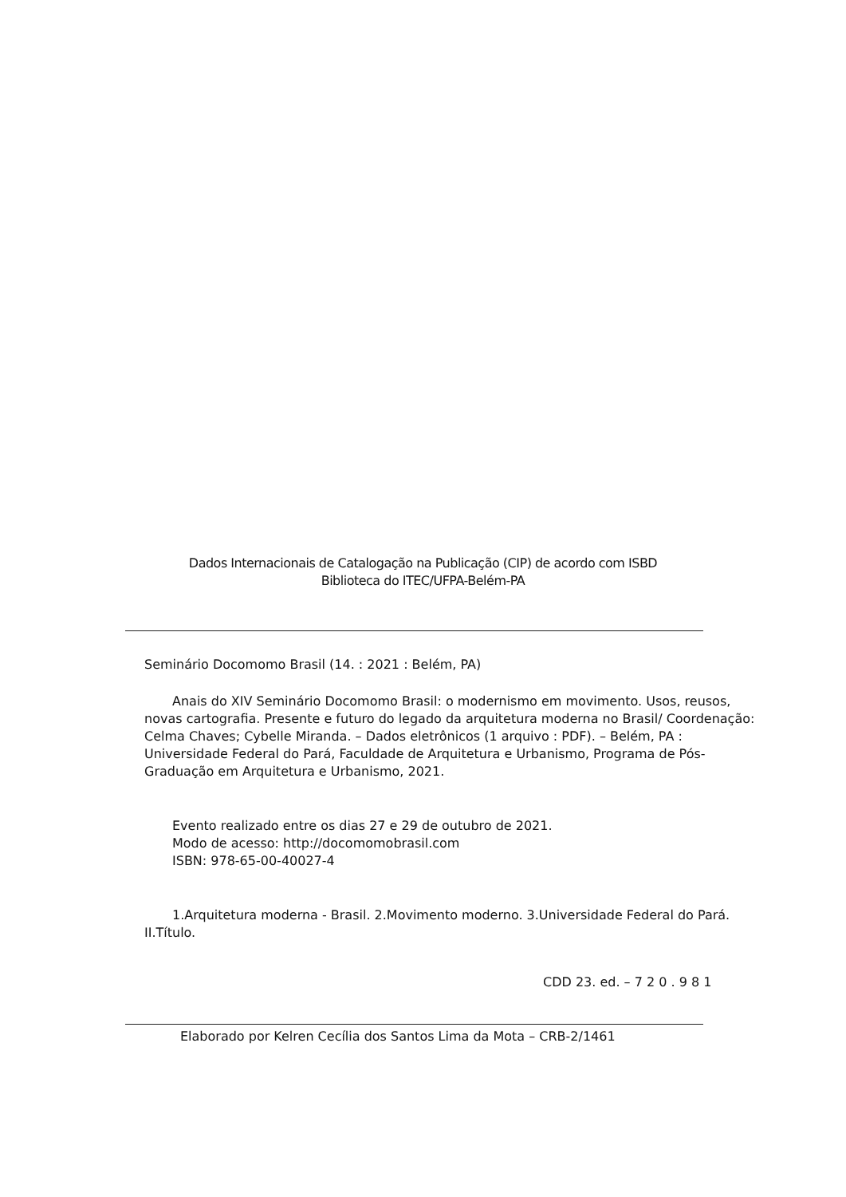Dados Internacionais de Catalogação na Publicação (CIP) de acordo com ISBD
Biblioteca do ITEC/UFPA-Belém-PA
Seminário Docomomo Brasil (14. : 2021 : Belém, PA)
Anais do XIV Seminário Docomomo Brasil: o modernismo em movimento. Usos, reusos, novas cartografia. Presente e futuro do legado da arquitetura moderna no Brasil/ Coordenação: Celma Chaves; Cybelle Miranda. – Dados eletrônicos (1 arquivo : PDF). – Belém, PA : Universidade Federal do Pará, Faculdade de Arquitetura e Urbanismo, Programa de Pós-Graduação em Arquitetura e Urbanismo, 2021.
Evento realizado entre os dias 27 e 29 de outubro de 2021.
Modo de acesso: http://docomomobrasil.com
ISBN: 978-65-00-40027-4
1.Arquitetura moderna - Brasil. 2.Movimento moderno. 3.Universidade Federal do Pará. II.Título.
CDD 23. ed. – 7 2 0 . 9 8 1
Elaborado por Kelren Cecília dos Santos Lima da Mota – CRB-2/1461